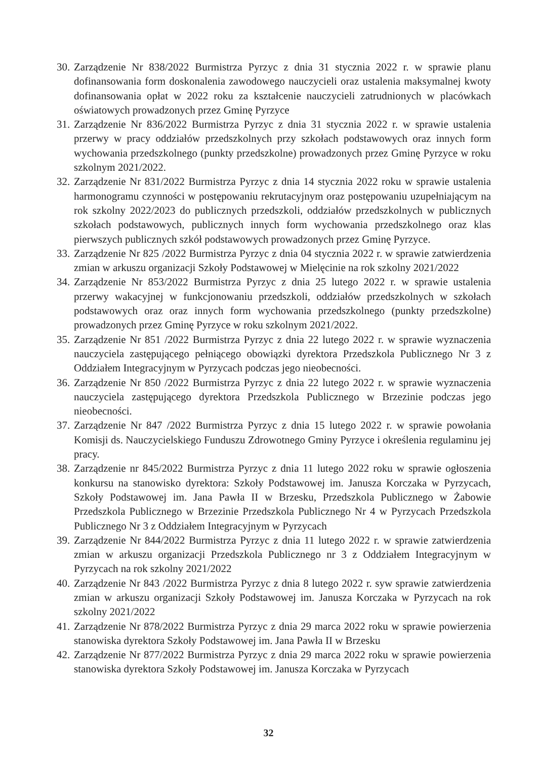30. Zarządzenie Nr 838/2022 Burmistrza Pyrzyc z dnia 31 stycznia 2022 r. w sprawie planu dofinansowania form doskonalenia zawodowego nauczycieli oraz ustalenia maksymalnej kwoty dofinansowania opłat w 2022 roku za kształcenie nauczycieli zatrudnionych w placówkach oświatowych prowadzonych przez Gminę Pyrzyce
31. Zarządzenie Nr 836/2022 Burmistrza Pyrzyc z dnia 31 stycznia 2022 r. w sprawie ustalenia przerwy w pracy oddziałów przedszkolnych przy szkołach podstawowych oraz innych form wychowania przedszkolnego (punkty przedszkolne) prowadzonych przez Gminę Pyrzyce w roku szkolnym 2021/2022.
32. Zarządzenie Nr 831/2022 Burmistrza Pyrzyc z dnia 14 stycznia 2022 roku w sprawie ustalenia harmonogramu czynności w postępowaniu rekrutacyjnym oraz postępowaniu uzupełniającym na rok szkolny 2022/2023 do publicznych przedszkoli, oddziałów przedszkolnych w publicznych szkołach podstawowych, publicznych innych form wychowania przedszkolnego oraz klas pierwszych publicznych szkół podstawowych prowadzonych przez Gminę Pyrzyce.
33. Zarządzenie Nr 825 /2022 Burmistrza Pyrzyc z dnia 04 stycznia 2022 r. w sprawie zatwierdzenia zmian w arkuszu organizacji Szkoły Podstawowej w Mielęcinie na rok szkolny 2021/2022
34. Zarządzenie Nr 853/2022 Burmistrza Pyrzyc z dnia 25 lutego 2022 r. w sprawie ustalenia przerwy wakacyjnej w funkcjonowaniu przedszkoli, oddziałów przedszkolnych w szkołach podstawowych oraz oraz innych form wychowania przedszkolnego (punkty przedszkolne) prowadzonych przez Gminę Pyrzyce w roku szkolnym 2021/2022.
35. Zarządzenie Nr 851 /2022 Burmistrza Pyrzyc z dnia 22 lutego 2022 r. w sprawie wyznaczenia nauczyciela zastępującego pełniącego obowiązki dyrektora Przedszkola Publicznego Nr 3 z Oddziałem Integracyjnym w Pyrzycach podczas jego nieobecności.
36. Zarządzenie Nr 850 /2022 Burmistrza Pyrzyc z dnia 22 lutego 2022 r. w sprawie wyznaczenia nauczyciela zastępującego dyrektora Przedszkola Publicznego w Brzezinie podczas jego nieobecności.
37. Zarządzenie Nr 847 /2022 Burmistrza Pyrzyc z dnia 15 lutego 2022 r. w sprawie powołania Komisji ds. Nauczycielskiego Funduszu Zdrowotnego Gminy Pyrzyce i określenia regulaminu jej pracy.
38. Zarządzenie nr 845/2022 Burmistrza Pyrzyc z dnia 11 lutego 2022 roku w sprawie ogłoszenia konkursu na stanowisko dyrektora: Szkoły Podstawowej im. Janusza Korczaka w Pyrzycach, Szkoły Podstawowej im. Jana Pawła II w Brzesku, Przedszkola Publicznego w Żabowie Przedszkola Publicznego w Brzezinie Przedszkola Publicznego Nr 4 w Pyrzycach Przedszkola Publicznego Nr 3 z Oddziałem Integracyjnym w Pyrzycach
39. Zarządzenie Nr 844/2022 Burmistrza Pyrzyc z dnia 11 lutego 2022 r. w sprawie zatwierdzenia zmian w arkuszu organizacji Przedszkola Publicznego nr 3 z Oddziałem Integracyjnym w Pyrzycach na rok szkolny 2021/2022
40. Zarządzenie Nr 843 /2022 Burmistrza Pyrzyc z dnia 8 lutego 2022 r. syw sprawie zatwierdzenia zmian w arkuszu organizacji Szkoły Podstawowej im. Janusza Korczaka w Pyrzycach na rok szkolny 2021/2022
41. Zarządzenie Nr 878/2022 Burmistrza Pyrzyc z dnia 29 marca 2022 roku w sprawie powierzenia stanowiska dyrektora Szkoły Podstawowej im. Jana Pawła II w Brzesku
42. Zarządzenie Nr 877/2022 Burmistrza Pyrzyc z dnia 29 marca 2022 roku w sprawie powierzenia stanowiska dyrektora Szkoły Podstawowej im. Janusza Korczaka w Pyrzycach
32